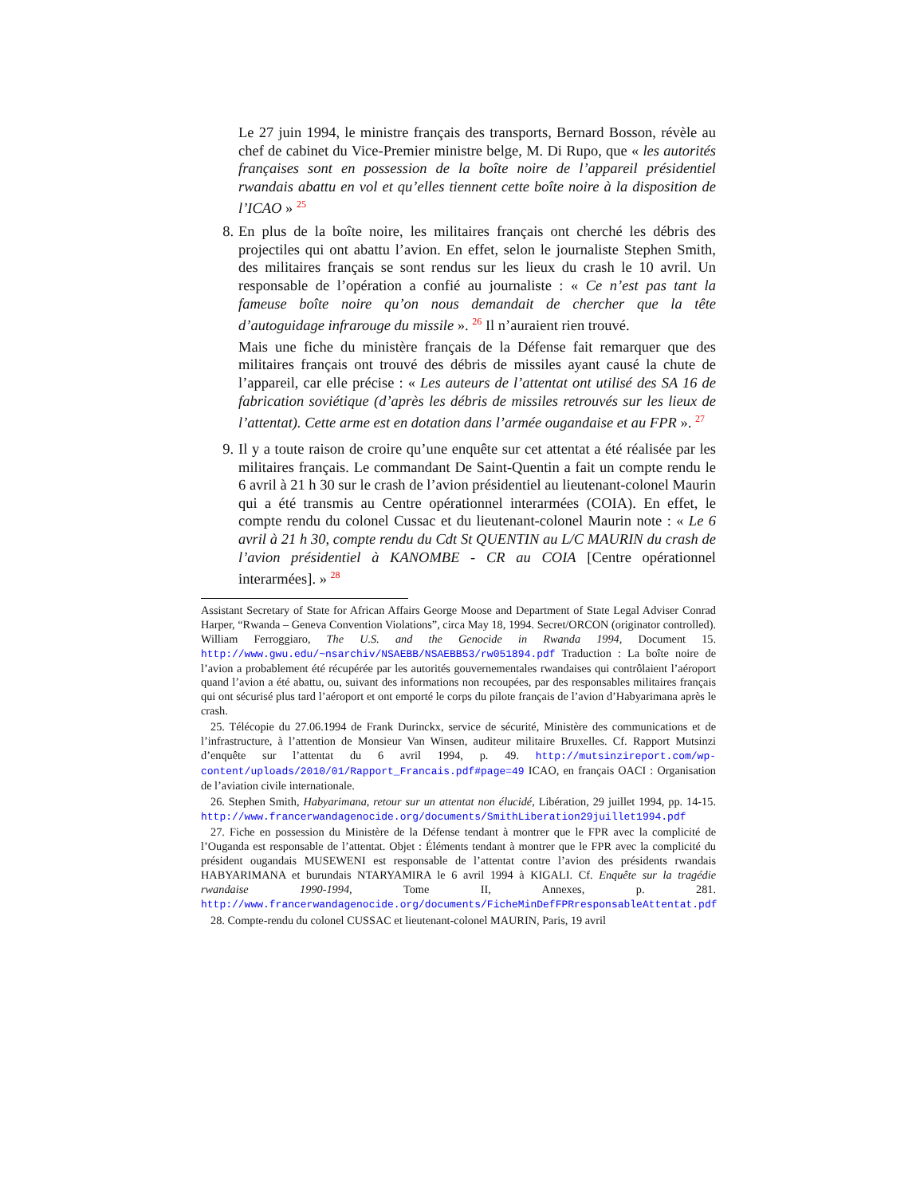Le 27 juin 1994, le ministre français des transports, Bernard Bosson, révèle au chef de cabinet du Vice-Premier ministre belge, M. Di Rupo, que « les autorités françaises sont en possession de la boîte noire de l’appareil présidentiel rwandais abattu en vol et qu’elles tiennent cette boîte noire à la disposition de l’ICAO » <sup>25</sup>
8. En plus de la boîte noire, les militaires français ont cherché les débris des projectiles qui ont abattu l’avion. En effet, selon le journaliste Stephen Smith, des militaires français se sont rendus sur les lieux du crash le 10 avril. Un responsable de l’opération a confié au journaliste : « Ce n’est pas tant la fameuse boîte noire qu’on nous demandait de chercher que la tête d’autoguidage infrarouge du missile ». <sup>26</sup> Il n’auraient rien trouvé.
Mais une fiche du ministère français de la Défense fait remarquer que des militaires français ont trouvé des débris de missiles ayant causé la chute de l’appareil, car elle précise : « Les auteurs de l’attentat ont utilisé des SA 16 de fabrication soviétique (d’après les débris de missiles retrouvés sur les lieux de l’attentat). Cette arme est en dotation dans l’armée ougandaise et au FPR ». <sup>27</sup>
9. Il y a toute raison de croire qu’une enquête sur cet attentat a été réalisée par les militaires français. Le commandant De Saint-Quentin a fait un compte rendu le 6 avril à 21 h 30 sur le crash de l’avion présidentiel au lieutenant-colonel Maurin qui a été transmis au Centre opérationnel interarmées (COIA). En effet, le compte rendu du colonel Cussac et du lieutenant-colonel Maurin note : « Le 6 avril à 21 h 30, compte rendu du Cdt St QUENTIN au L/C MAURIN du crash de l’avion présidentiel à KANOMBE - CR au COIA [Centre opérationnel interarmées]. » <sup>28</sup>
Assistant Secretary of State for African Affairs George Moose and Department of State Legal Adviser Conrad Harper, “Rwanda – Geneva Convention Violations”, circa May 18, 1994. Secret/ORCON (originator controlled). William Ferroggiaro, The U.S. and the Genocide in Rwanda 1994, Document 15. http://www.gwu.edu/~nsarchiv/NSAEBB/NSAEBB53/rw051894.pdf Traduction : La boîte noire de l’avion a probablement été récupérée par les autorités gouvernementales rwandaises qui contrôlaient l’aéroport quand l’avion a été abattu, ou, suivant des informations non recoupées, par des responsables militaires français qui ont sécurisé plus tard l’aéroport et ont emporté le corps du pilote français de l’avion d’Habyarimana après le crash.
25. Télécopie du 27.06.1994 de Frank Durinckx, service de sécurité, Ministère des communications et de l’infrastructure, à l’attention de Monsieur Van Winsen, auditeur militaire Bruxelles. Cf. Rapport Mutsinzi d’enquête sur l’attentat du 6 avril 1994, p. 49. http://mutsinzireport.com/wp-content/uploads/2010/01/Rapport_Francais.pdf#page=49 ICAO, en français OACI : Organisation de l’aviation civile internationale.
26. Stephen Smith, Habyarimana, retour sur un attentat non élucidé, Libération, 29 juillet 1994, pp. 14-15. http://www.francerwandagenocide.org/documents/SmithLiberation29juillet1994.pdf
27. Fiche en possession du Ministère de la Défense tendant à montrer que le FPR avec la complicité de l’Ouganda est responsable de l’attentat. Objet : Éléments tendant à montrer que le FPR avec la complicité du président ougandais MUSEWENI est responsable de l’attentat contre l’avion des présidents rwandais HABYARIMANA et burundais NTARYAMIRA le 6 avril 1994 à KIGALI. Cf. Enquête sur la tragédie rwandaise 1990-1994, Tome II, Annexes, p. 281. http://www.francerwandagenocide.org/documents/FicheMinDefFPRresponsableAttentat.pdf
28. Compte-rendu du colonel CUSSAC et lieutenant-colonel MAURIN, Paris, 19 avril